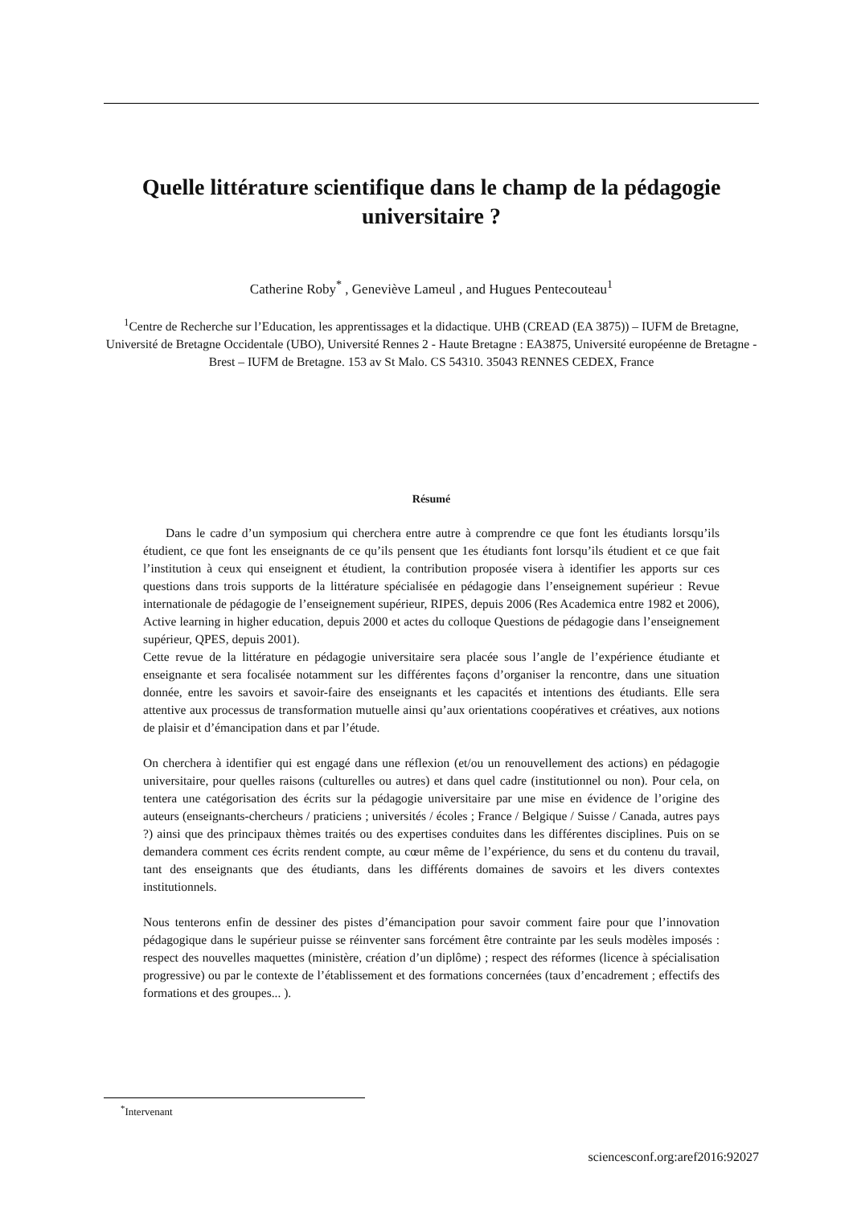Quelle littérature scientifique dans le champ de la pédagogie universitaire ?
Catherine Roby<sup>*</sup> , Geneviève Lameul , and Hugues Pentecouteau<sup>1</sup>
<sup>1</sup> Centre de Recherche sur l’Education, les apprentissages et la didactique. UHB (CREAD (EA 3875)) – IUFM de Bretagne, Université de Bretagne Occidentale (UBO), Université Rennes 2 - Haute Bretagne : EA3875, Université européenne de Bretagne - Brest – IUFM de Bretagne. 153 av St Malo. CS 54310. 35043 RENNES CEDEX, France
Résumé
Dans le cadre d’un symposium qui cherchera entre autre à comprendre ce que font les étudiants lorsqu’ils étudient, ce que font les enseignants de ce qu’ils pensent que 1es étudiants font lorsqu’ils étudient et ce que fait l’institution à ceux qui enseignent et étudient, la contribution proposée visera à identifier les apports sur ces questions dans trois supports de la littérature spécialisée en pédagogie dans l’enseignement supérieur : Revue internationale de pédagogie de l’enseignement supérieur, RIPES, depuis 2006 (Res Academica entre 1982 et 2006), Active learning in higher education, depuis 2000 et actes du colloque Questions de pédagogie dans l’enseignement supérieur, QPES, depuis 2001).
Cette revue de la littérature en pédagogie universitaire sera placée sous l’angle de l’expérience étudiante et enseignante et sera focalisée notamment sur les différentes façons d’organiser la rencontre, dans une situation donnée, entre les savoirs et savoir-faire des enseignants et les capacités et intentions des étudiants. Elle sera attentive aux processus de transformation mutuelle ainsi qu’aux orientations coopératives et créatives, aux notions de plaisir et d’émancipation dans et par l’étude.
On cherchera à identifier qui est engagé dans une réflexion (et/ou un renouvellement des actions) en pédagogie universitaire, pour quelles raisons (culturelles ou autres) et dans quel cadre (institutionnel ou non). Pour cela, on tentera une catégorisation des écrits sur la pédagogie universitaire par une mise en évidence de l’origine des auteurs (enseignants-chercheurs / praticiens ; universités / écoles ; France / Belgique / Suisse / Canada, autres pays ?) ainsi que des principaux thèmes traités ou des expertises conduites dans les différentes disciplines. Puis on se demandera comment ces écrits rendent compte, au cœur même de l’expérience, du sens et du contenu du travail, tant des enseignants que des étudiants, dans les différents domaines de savoirs et les divers contextes institutionnels.
Nous tenterons enfin de dessiner des pistes d’émancipation pour savoir comment faire pour que l’innovation pédagogique dans le supérieur puisse se réinventer sans forcément être contrainte par les seuls modèles imposés : respect des nouvelles maquettes (ministère, création d’un diplôme) ; respect des réformes (licence à spécialisation progressive) ou par le contexte de l’établissement et des formations concernées (taux d’encadrement ; effectifs des formations et des groupes... ).
<sup>*</sup> Intervenant
sciencesconf.org:aref2016:92027